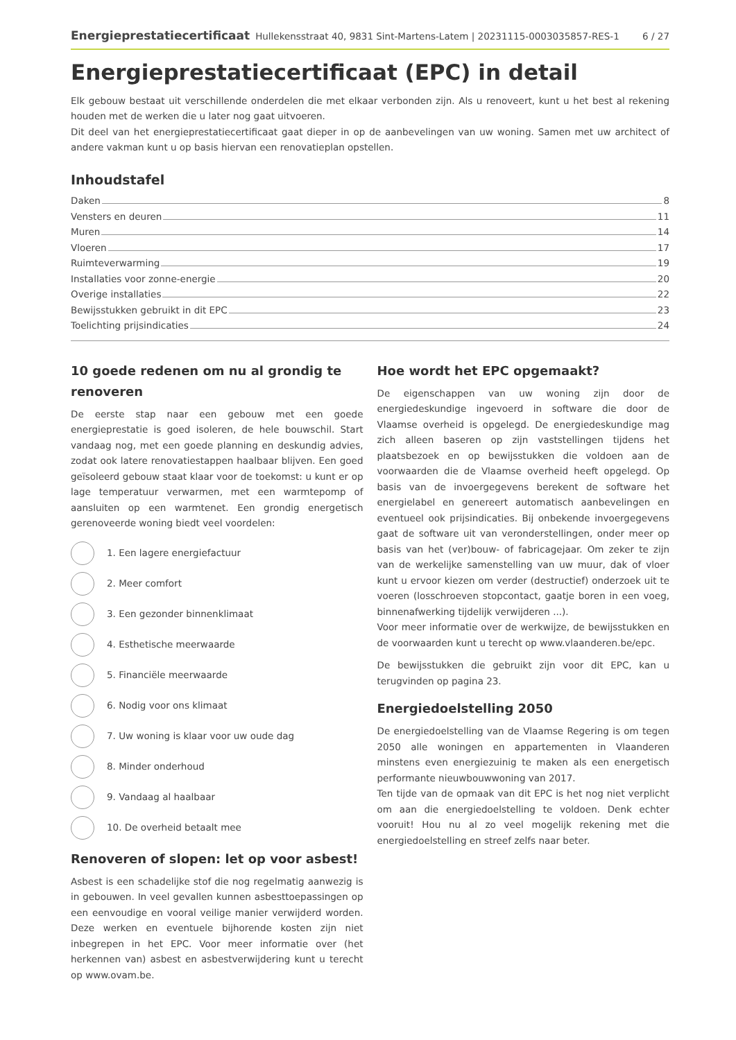Energieprestatiecertificaat Hullekensstraat 40, 9831 Sint-Martens-Latem | 20231115-0003035857-RES-1 6 / 27
Energieprestatiecertificaat (EPC) in detail
Elk gebouw bestaat uit verschillende onderdelen die met elkaar verbonden zijn. Als u renoveert, kunt u het best al rekening houden met de werken die u later nog gaat uitvoeren.
Dit deel van het energieprestatiecertificaat gaat dieper in op de aanbevelingen van uw woning. Samen met uw architect of andere vakman kunt u op basis hiervan een renovatieplan opstellen.
Inhoudstafel
Daken 8
Vensters en deuren 11
Muren 14
Vloeren 17
Ruimteverwarming 19
Installaties voor zonne-energie 20
Overige installaties 22
Bewijsstukken gebruikt in dit EPC 23
Toelichting prijsindicaties 24
10 goede redenen om nu al grondig te renoveren
De eerste stap naar een gebouw met een goede energieprestatie is goed isoleren, de hele bouwschil. Start vandaag nog, met een goede planning en deskundig advies, zodat ook latere renovatiestappen haalbaar blijven. Een goed geïsoleerd gebouw staat klaar voor de toekomst: u kunt er op lage temperatuur verwarmen, met een warmtepomp of aansluiten op een warmtenet. Een grondig energetisch gerenoveerde woning biedt veel voordelen:
1. Een lagere energiefactuur
2. Meer comfort
3. Een gezonder binnenklimaat
4. Esthetische meerwaarde
5. Financiële meerwaarde
6. Nodig voor ons klimaat
7. Uw woning is klaar voor uw oude dag
8. Minder onderhoud
9. Vandaag al haalbaar
10. De overheid betaalt mee
Renoveren of slopen: let op voor asbest!
Asbest is een schadelijke stof die nog regelmatig aanwezig is in gebouwen. In veel gevallen kunnen asbesttoepassingen op een eenvoudige en vooral veilige manier verwijderd worden. Deze werken en eventuele bijhorende kosten zijn niet inbegrepen in het EPC. Voor meer informatie over (het herkennen van) asbest en asbestverwijdering kunt u terecht op www.ovam.be.
Hoe wordt het EPC opgemaakt?
De eigenschappen van uw woning zijn door de energiedeskundige ingevoerd in software die door de Vlaamse overheid is opgelegd. De energiedeskundige mag zich alleen baseren op zijn vaststellingen tijdens het plaatsbezoek en op bewijsstukken die voldoen aan de voorwaarden die de Vlaamse overheid heeft opgelegd. Op basis van de invoergegevens berekent de software het energielabel en genereert automatisch aanbevelingen en eventueel ook prijsindicaties. Bij onbekende invoergegevens gaat de software uit van veronderstellingen, onder meer op basis van het (ver)bouw- of fabricagejaar. Om zeker te zijn van de werkelijke samenstelling van uw muur, dak of vloer kunt u ervoor kiezen om verder (destructief) onderzoek uit te voeren (losschroeven stopcontact, gaatje boren in een voeg, binnenafwerking tijdelijk verwijderen ...).
Voor meer informatie over de werkwijze, de bewijsstukken en de voorwaarden kunt u terecht op www.vlaanderen.be/epc.
De bewijsstukken die gebruikt zijn voor dit EPC, kan u terugvinden op pagina 23.
Energiedoelstelling 2050
De energiedoelstelling van de Vlaamse Regering is om tegen 2050 alle woningen en appartementen in Vlaanderen minstens even energiezuinig te maken als een energetisch performante nieuwbouwwoning van 2017.
Ten tijde van de opmaak van dit EPC is het nog niet verplicht om aan die energiedoelstelling te voldoen. Denk echter vooruit! Hou nu al zo veel mogelijk rekening met die energiedoelstelling en streef zelfs naar beter.